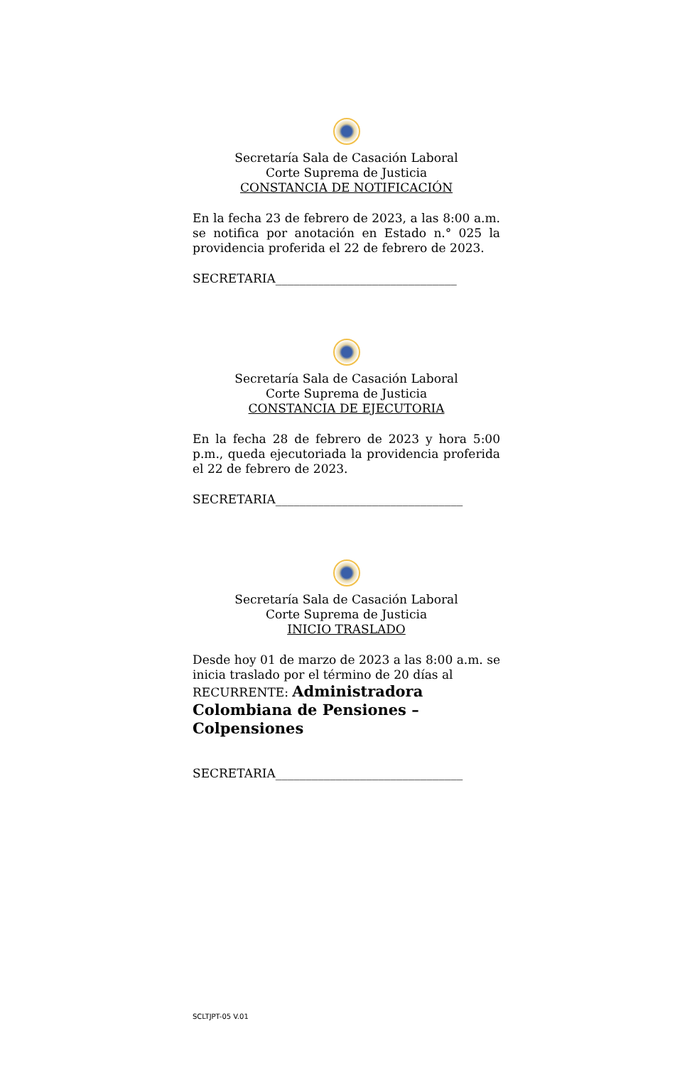Secretaría Sala de Casación Laboral
Corte Suprema de Justicia
CONSTANCIA DE NOTIFICACIÓN
En la fecha 23 de febrero de 2023, a las 8:00 a.m. se notifica por anotación en Estado n.° 025 la providencia proferida el 22 de febrero de 2023.
SECRETARIA______________________________
Secretaría Sala de Casación Laboral
Corte Suprema de Justicia
CONSTANCIA DE EJECUTORIA
En la fecha 28 de febrero de 2023 y hora 5:00 p.m., queda ejecutoriada la providencia proferida el 22 de febrero de 2023.
SECRETARIA_______________________________
Secretaría Sala de Casación Laboral
Corte Suprema de Justicia
INICIO TRASLADO
Desde hoy 01 de marzo de 2023 a las 8:00 a.m. se inicia traslado por el término de 20 días al
RECURRENTE: Administradora
Colombiana de Pensiones – Colpensiones
SECRETARIA_______________________________
SCLTJPT-05 V.01